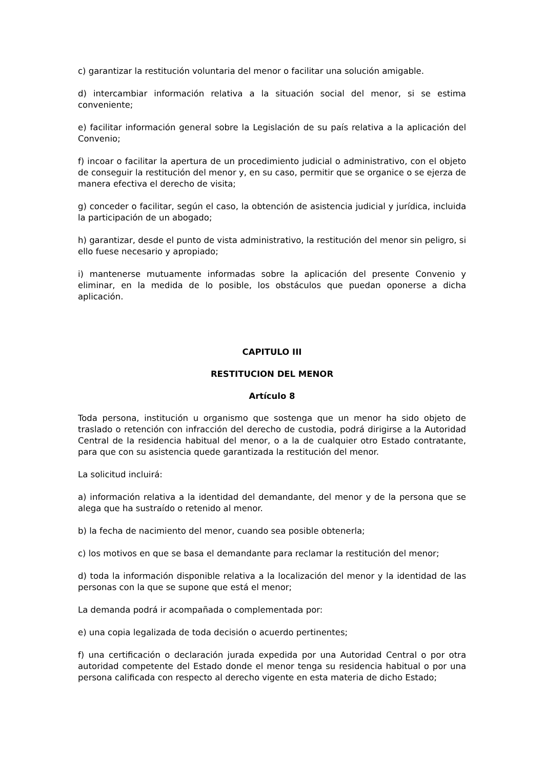c) garantizar la restitución voluntaria del menor o facilitar una solución amigable.
d) intercambiar información relativa a la situación social del menor, si se estima conveniente;
e) facilitar información general sobre la Legislación de su país relativa a la aplicación del Convenio;
f) incoar o facilitar la apertura de un procedimiento judicial o administrativo, con el objeto de conseguir la restitución del menor y, en su caso, permitir que se organice o se ejerza de manera efectiva el derecho de visita;
g) conceder o facilitar, según el caso, la obtención de asistencia judicial y jurídica, incluida la participación de un abogado;
h) garantizar, desde el punto de vista administrativo, la restitución del menor sin peligro, si ello fuese necesario y apropiado;
i) mantenerse mutuamente informadas sobre la aplicación del presente Convenio y eliminar, en la medida de lo posible, los obstáculos que puedan oponerse a dicha aplicación.
CAPITULO III
RESTITUCION DEL MENOR
Artículo 8
Toda persona, institución u organismo que sostenga que un menor ha sido objeto de traslado o retención con infracción del derecho de custodia, podrá dirigirse a la Autoridad Central de la residencia habitual del menor, o a la de cualquier otro Estado contratante, para que con su asistencia quede garantizada la restitución del menor.
La solicitud incluirá:
a) información relativa a la identidad del demandante, del menor y de la persona que se alega que ha sustraído o retenido al menor.
b) la fecha de nacimiento del menor, cuando sea posible obtenerla;
c) los motivos en que se basa el demandante para reclamar la restitución del menor;
d) toda la información disponible relativa a la localización del menor y la identidad de las personas con la que se supone que está el menor;
La demanda podrá ir acompañada o complementada por:
e) una copia legalizada de toda decisión o acuerdo pertinentes;
f) una certificación o declaración jurada expedida por una Autoridad Central o por otra autoridad competente del Estado donde el menor tenga su residencia habitual o por una persona calificada con respecto al derecho vigente en esta materia de dicho Estado;